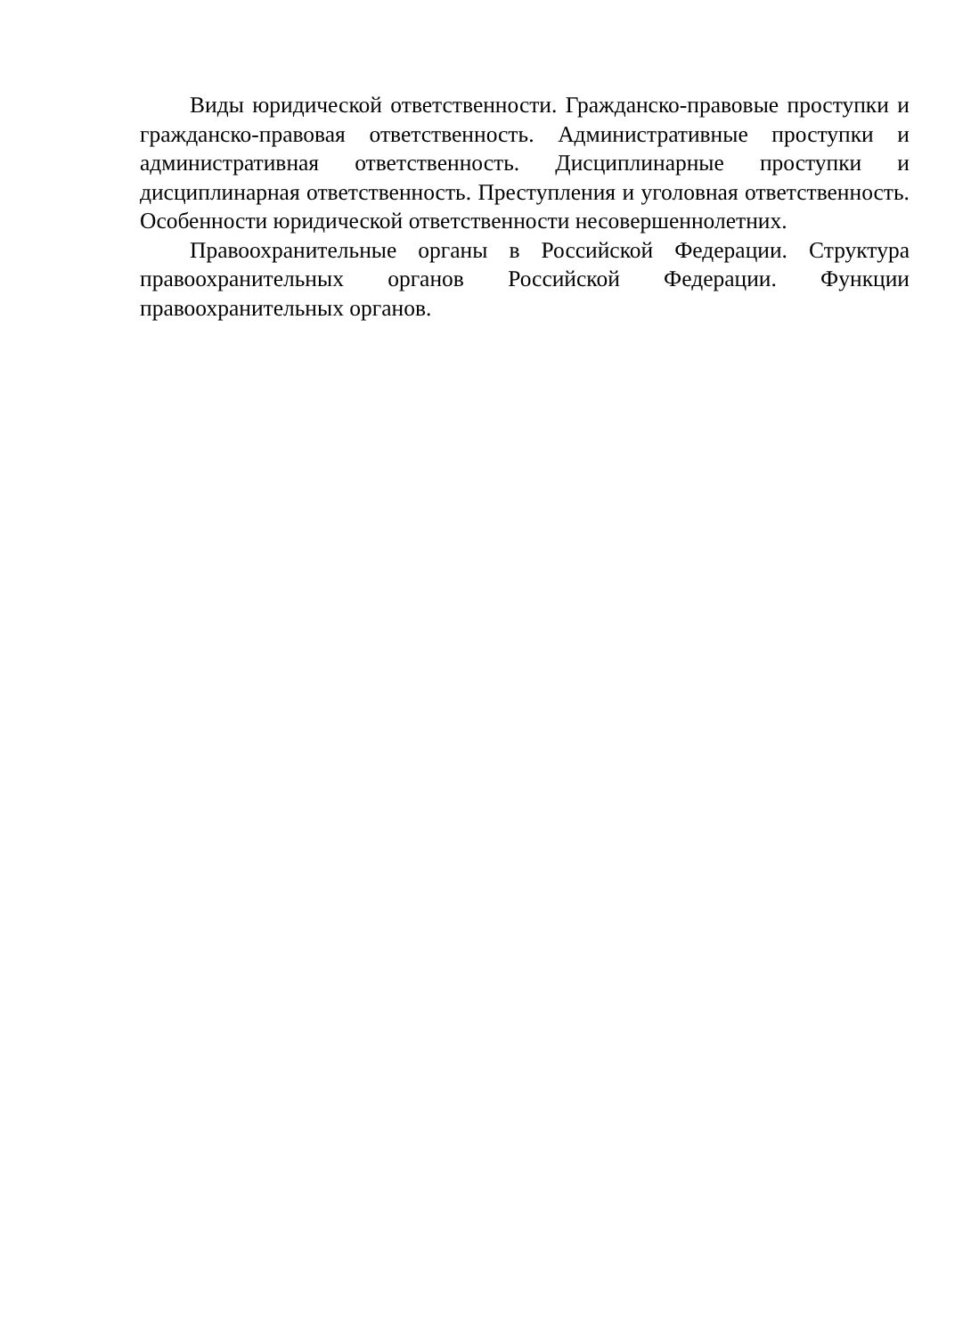Виды юридической ответственности. Гражданско-правовые проступки и гражданско-правовая ответственность. Административные проступки и административная ответственность. Дисциплинарные проступки и дисциплинарная ответственность. Преступления и уголовная ответственность. Особенности юридической ответственности несовершеннолетних.
Правоохранительные органы в Российской Федерации. Структура правоохранительных органов Российской Федерации. Функции правоохранительных органов.